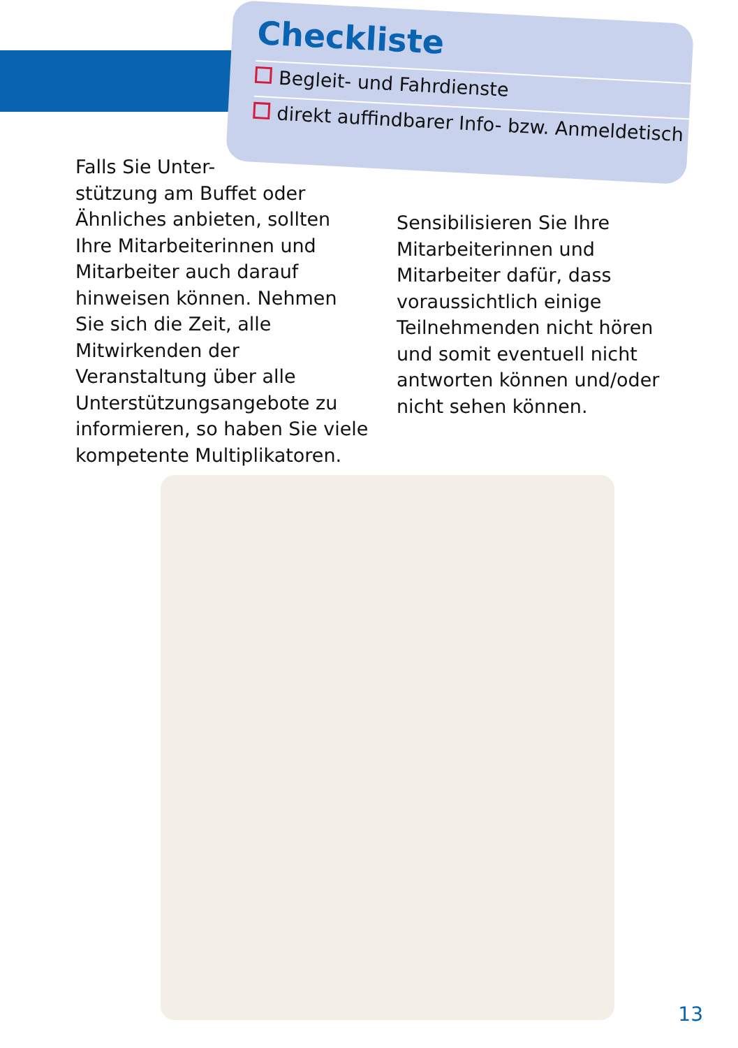Checkliste
Begleit- und Fahrdienste
direkt auffindbarer Info- bzw. Anmeldetisch
Falls Sie Unter-
stützung am Buffet oder Ähnliches anbieten, sollten Ihre Mitarbeiterinnen und Mitarbeiter auch darauf hinweisen können. Nehmen Sie sich die Zeit, alle Mitwirkenden der Veranstaltung über alle Unterstützungsangebote zu informieren, so haben Sie viele kompetente Multiplikatoren.
Sensibilisieren Sie Ihre Mitarbeiterinnen und Mitarbeiter dafür, dass voraussichtlich einige Teilnehmenden nicht hören und somit eventuell nicht antworten können und/oder nicht sehen können.
13